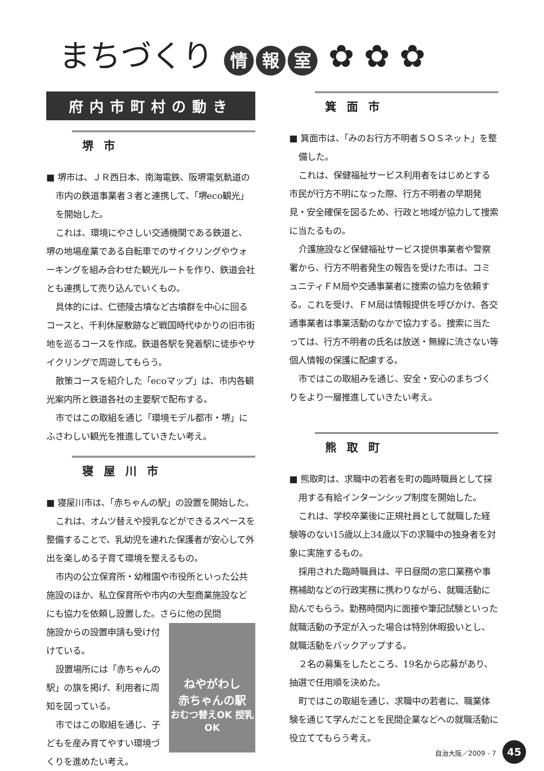まちづくり 情 報 室 ✿ ✿ ✿
府内市町村の動き
堺市
■ 堺市は、ＪＲ西日本、南海電鉄、阪堺電気軌道の市内の鉄道事業者３者と連携して、「堺eco観光」を開始した。
これは、環境にやさしい交通機関である鉄道と、堺の地場産業である自転車でのサイクリングやウォーキングを組み合わせた観光ルートを作り、鉄道会社とも連携して売り込んでいくもの。
具体的には、仁徳陵古墳など古墳群を中心に回るコースと、千利休屋敷跡など戦国時代ゆかりの旧市街地を巡るコースを作成。鉄道各駅を発着駅に徒歩やサイクリングで周遊してもらう。
散策コースを紹介した「ecoマップ」は、市内各観光案内所と鉄道各社の主要駅で配布する。
市ではこの取組を通じ「環境モデル都市・堺」にふさわしい観光を推進していきたい考え。
寝屋川市
■ 寝屋川市は、「赤ちゃんの駅」の設置を開始した。
これは、オムツ替えや授乳などができるスペースを整備することで、乳幼児を連れた保護者が安心して外出を楽しめる子育て環境を整えるもの。
市内の公立保育所・幼稚園や市役所といった公共施設のほか、私立保育所や市内の大型商業施設などにも協力を依頼し設置した。さらに他の民間
ねやがわし
赤ちゃんの駅
おむつ替えOK 授乳OK
施設からの設置申請も受け付けている。
設置場所には「赤ちゃんの駅」の旗を掲げ、利用者に周知を図っている。
市ではこの取組を通じ、子どもを産み育てやすい環境づくりを進めたい考え。
箕面市
■ 箕面市は、「みのお行方不明者ＳＯＳネット」を整備した。
これは、保健福祉サービス利用者をはじめとする市民が行方不明になった際、行方不明者の早期発見・安全確保を図るため、行政と地域が協力して捜索に当たるもの。
介護施設など保健福祉サービス提供事業者や警察署から、行方不明者発生の報告を受けた市は、コミュニティＦＭ局や交通事業者に捜索の協力を依頼する。これを受け、ＦＭ局は情報提供を呼びかけ、各交通事業者は事業活動のなかで協力する。捜索に当たっては、行方不明者の氏名は放送・無線に流さない等個人情報の保護に配慮する。
市ではこの取組みを通じ、安全・安心のまちづくりをより一層推進していきたい考え。
熊取町
■ 熊取町は、求職中の若者を町の臨時職員として採用する有給インターンシップ制度を開始した。
これは、学校卒業後に正規社員として就職した経験等のない15歳以上34歳以下の求職中の独身者を対象に実施するもの。
採用された臨時職員は、平日昼間の窓口業務や事務補助などの行政実務に携わりながら、就職活動に励んでもらう。勤務時間内に面接や筆記試験といった就職活動の予定が入った場合は特別休暇扱いとし、就職活動をバックアップする。
２名の募集をしたところ、19名から応募があり、抽選で任用順を決めた。
町ではこの取組を通じ、求職中の若者に、職業体験を通じて学んだことを民間企業などへの就職活動に役立ててもらう考え。
自治大阪／2009 - 7 45